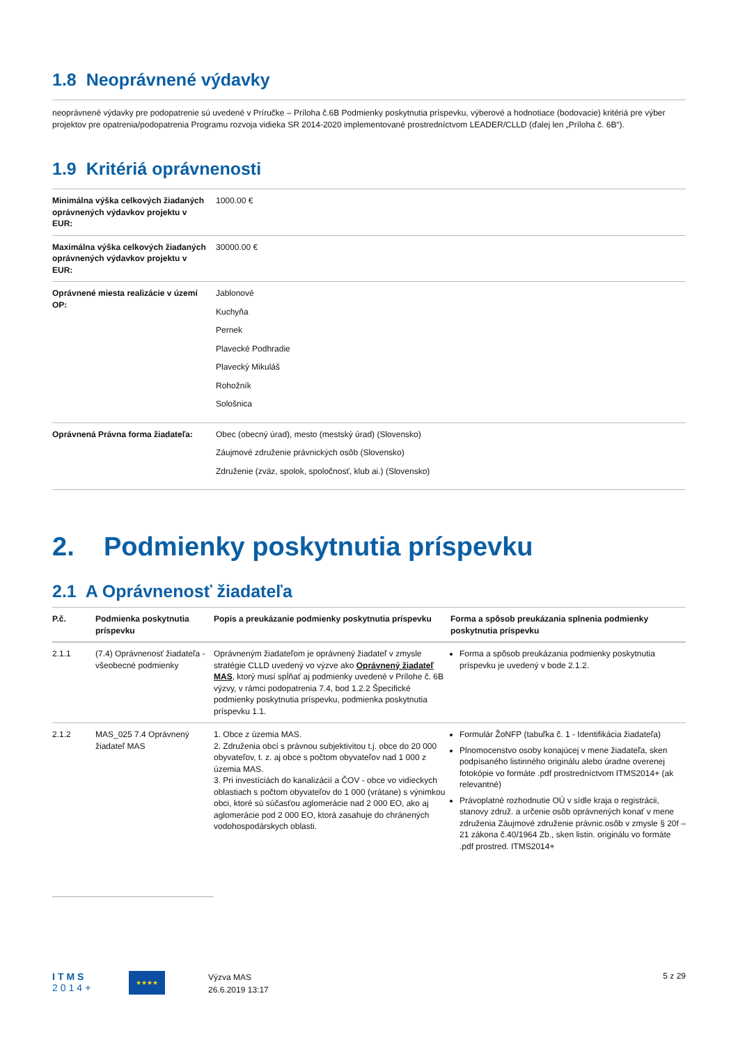1.8 Neoprávnené výdavky
neoprávnené výdavky pre podopatrenie sú uvedené v Príručke – Príloha č.6B Podmienky poskytnutia príspevku, výberové a hodnotiace (bodovacie) kritériá pre výber projektov pre opatrenia/podopatrenia Programu rozvoja vidieka SR 2014-2020 implementované prostredníctvom LEADER/CLLD (ďalej len „Príloha č. 6B“).
1.9 Kritériá oprávnenosti
| Minimálna výška celkových žiadaných oprávnených výdavkov projektu v EUR: | 1000.00 € |
| Maximálna výška celkových žiadaných oprávnených výdavkov projektu v EUR: | 30000.00 € |
| Oprávnené miesta realizácie v území OP: | Jablonové Kuchyňa Pernek Plavecké Podhradie Plavecký Mikuláš Rohožník Sološnica |
| Oprávnená Právna forma žiadateľa: | Obec (obecný úrad), mesto (mestský úrad) (Slovensko) Záujmové združenie právnických osôb (Slovensko) Združenie (zväz, spolok, spoločnosť, klub ai.) (Slovensko) |
2. Podmienky poskytnutia príspevku
2.1 A Oprávnenosť žiadateľa
| P.č. | Podmienka poskytnutia príspevku | Popis a preukázanie podmienky poskytnutia príspevku | Forma a spôsob preukázania splnenia podmienky poskytnutia príspevku |
| --- | --- | --- | --- |
| 2.1.1 | (7.4) Oprávnenosť žiadateľa - všeobecné podmienky | Oprávneným žiadateľom je oprávnený žiadateľ v zmysle stratégie CLLD uvedený vo výzve ako Oprávnený žiadateľ MAS , ktorý musí spĺňať aj podmienky uvedené v Prílohe č. 6B výzvy, v rámci podopatrenia 7.4, bod 1.2.2 Špecifické podmienky poskytnutia príspevku, podmienka poskytnutia príspevku 1.1. | Forma a spôsob preukázania podmienky poskytnutia príspevku je uvedený v bode 2.1.2. |
| 2.1.2 | MAS_025 7.4 Oprávnený žiadateľ MAS | 1. Obce z územia MAS. 2. Združenia obcí s právnou subjektivitou t.j. obce do 20 000 obyvateľov, t. z. aj obce s počtom obyvateľov nad 1 000 z územia MAS. 3. Pri investíciách do kanalizácií a ČOV - obce vo vidieckych oblastiach s počtom obyvateľov do 1 000 (vrátane) s výnimkou obci, ktoré sú súčasťou aglomerácie nad 2 000 EO, ako aj aglomerácie pod 2 000 EO, ktorá zasahuje do chránených vodohospodárskych oblasti. | Formulár ŽoNFP (tabuľka č. 1 - Identifikácia žiadateľa) Plnomocenstvo osoby konajúcej v mene žiadateľa, sken podpísaného listinného originálu alebo úradne overenej fotokópie vo formáte .pdf prostredníctvom ITMS2014+ (ak relevantné) Právoplatné rozhodnutie OÚ v sídle kraja o registrácii, stanovy združ. a určenie osôb oprávnených konať v mene združenia Záujmové združenie právnic.osôb v zmysle § 20f – 21 zákona č.40/1964 Zb., sken listin. originálu vo formáte .pdf prostred. ITMS2014+ |
ITMS
2014+
★★★★
Výzva MAS
26.6.2019 13:17
5 z 29